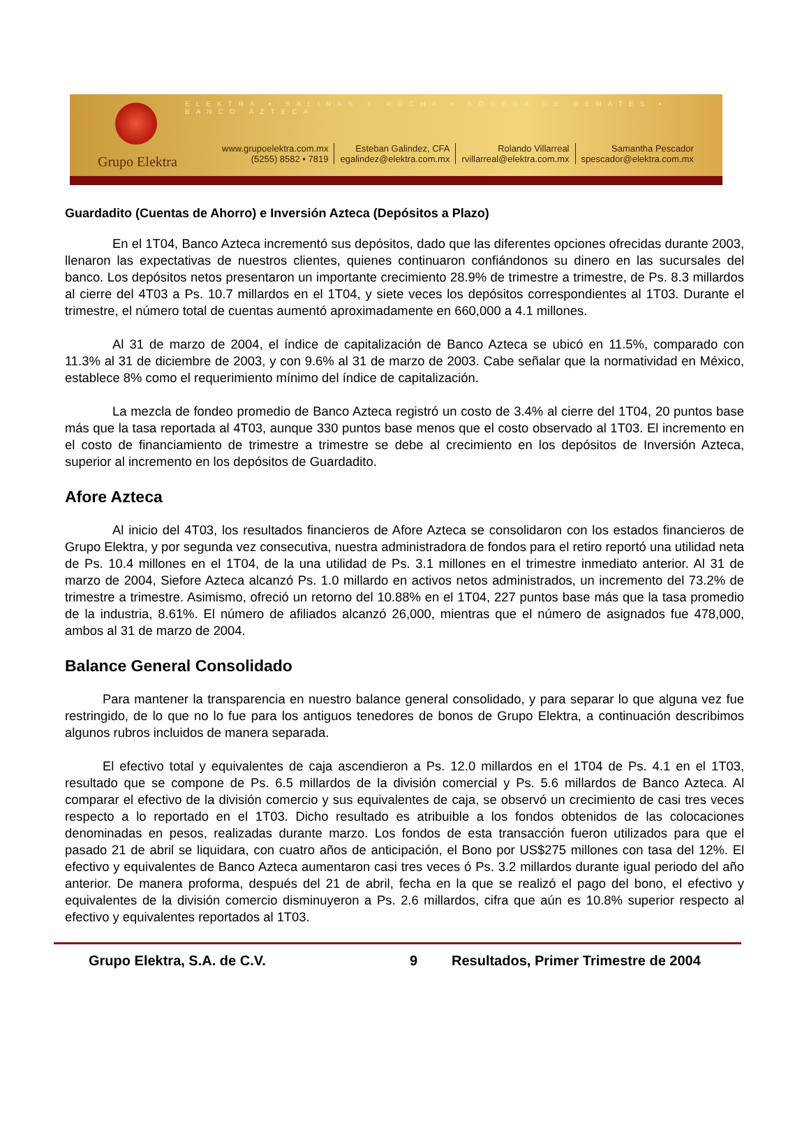ELEKTRA • SALINAS Y ROCHA • BODEGA DE REMATES • BANCO AZTECA
Grupo Elektra
www.grupoelektra.com.mx
(5255) 8582 • 7819
Esteban Galindez, CFA
egalindez@elektra.com.mx
Rolando Villarreal
rvillarreal@elektra.com.mx
Samantha Pescador
spescador@elektra.com.mx
Guardadito (Cuentas de Ahorro) e Inversión Azteca (Depósitos a Plazo)
En el 1T04, Banco Azteca incrementó sus depósitos, dado que las diferentes opciones ofrecidas durante 2003, llenaron las expectativas de nuestros clientes, quienes continuaron confiándonos su dinero en las sucursales del banco. Los depósitos netos presentaron un importante crecimiento 28.9% de trimestre a trimestre, de Ps. 8.3 millardos al cierre del 4T03 a Ps. 10.7 millardos en el 1T04, y siete veces los depósitos correspondientes al 1T03. Durante el trimestre, el número total de cuentas aumentó aproximadamente en 660,000 a 4.1 millones.
Al 31 de marzo de 2004, el índice de capitalización de Banco Azteca se ubicó en 11.5%, comparado con 11.3% al 31 de diciembre de 2003, y con 9.6% al 31 de marzo de 2003. Cabe señalar que la normatividad en México, establece 8% como el requerimiento mínimo del índice de capitalización.
La mezcla de fondeo promedio de Banco Azteca registró un costo de 3.4% al cierre del 1T04, 20 puntos base más que la tasa reportada al 4T03, aunque 330 puntos base menos que el costo observado al 1T03. El incremento en el costo de financiamiento de trimestre a trimestre se debe al crecimiento en los depósitos de Inversión Azteca, superior al incremento en los depósitos de Guardadito.
Afore Azteca
Al inicio del 4T03, los resultados financieros de Afore Azteca se consolidaron con los estados financieros de Grupo Elektra, y por segunda vez consecutiva, nuestra administradora de fondos para el retiro reportó una utilidad neta de Ps. 10.4 millones en el 1T04, de la una utilidad de Ps. 3.1 millones en el trimestre inmediato anterior. Al 31 de marzo de 2004, Siefore Azteca alcanzó Ps. 1.0 millardo en activos netos administrados, un incremento del 73.2% de trimestre a trimestre. Asimismo, ofreció un retorno del 10.88% en el 1T04, 227 puntos base más que la tasa promedio de la industria, 8.61%. El número de afiliados alcanzó 26,000, mientras que el número de asignados fue 478,000, ambos al 31 de marzo de 2004.
Balance General Consolidado
Para mantener la transparencia en nuestro balance general consolidado, y para separar lo que alguna vez fue restringido, de lo que no lo fue para los antiguos tenedores de bonos de Grupo Elektra, a continuación describimos algunos rubros incluidos de manera separada.
El efectivo total y equivalentes de caja ascendieron a Ps. 12.0 millardos en el 1T04 de Ps. 4.1 en el 1T03, resultado que se compone de Ps. 6.5 millardos de la división comercial y Ps. 5.6 millardos de Banco Azteca. Al comparar el efectivo de la división comercio y sus equivalentes de caja, se observó un crecimiento de casi tres veces respecto a lo reportado en el 1T03. Dicho resultado es atribuible a los fondos obtenidos de las colocaciones denominadas en pesos, realizadas durante marzo. Los fondos de esta transacción fueron utilizados para que el pasado 21 de abril se liquidara, con cuatro años de anticipación, el Bono por US$275 millones con tasa del 12%. El efectivo y equivalentes de Banco Azteca aumentaron casi tres veces ó Ps. 3.2 millardos durante igual periodo del año anterior. De manera proforma, después del 21 de abril, fecha en la que se realizó el pago del bono, el efectivo y equivalentes de la división comercio disminuyeron a Ps. 2.6 millardos, cifra que aún es 10.8% superior respecto al efectivo y equivalentes reportados al 1T03.
Grupo Elektra, S.A. de C.V. 9 Resultados, Primer Trimestre de 2004